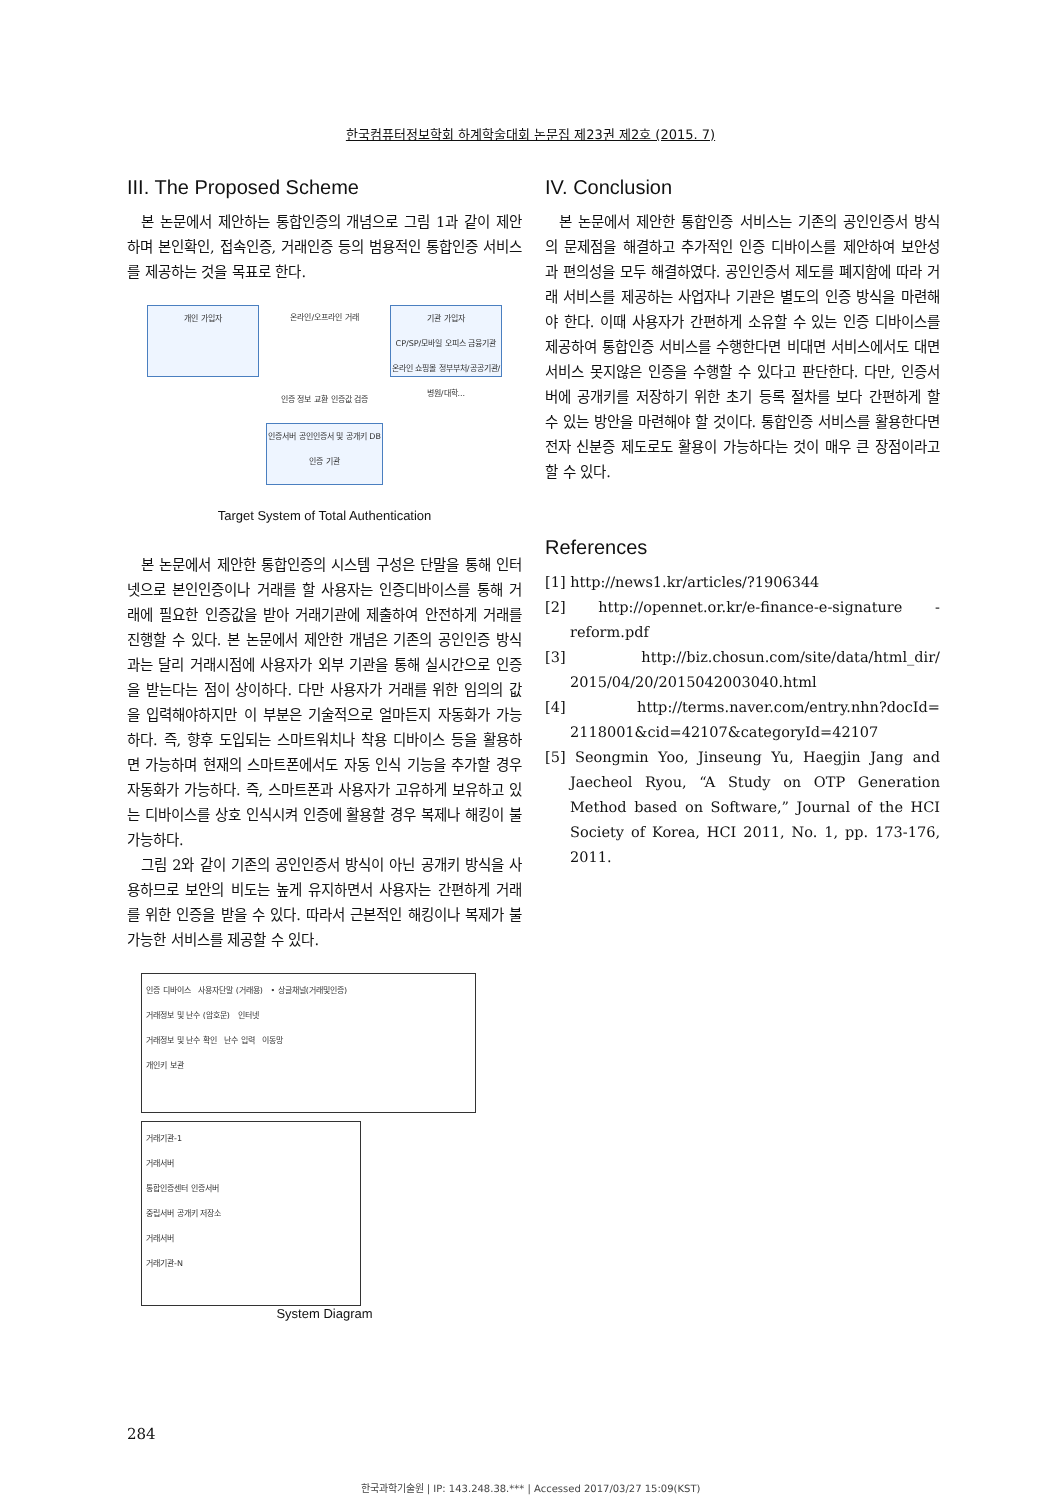한국컴퓨터정보학회 하계학술대회 논문집 제23권 제2호 (2015. 7)
III. The Proposed Scheme
본 논문에서 제안하는 통합인증의 개념으로 그림 1과 같이 제안하며 본인확인, 접속인증, 거래인증 등의 범용적인 통합인증 서비스를 제공하는 것을 목표로 한다.
개인 가입자
온라인/오프라인 거래
기관 가입자
CP/SP/모바일 오피스 금융기관 온라인 쇼핑몰 정부부처/공공기관/병원/대학...
인증 정보 교환 인증값 검증
인증서버 공인인증서 및 공개키 DB
인증 기관
Target System of Total Authentication
본 논문에서 제안한 통합인증의 시스템 구성은 단말을 통해 인터넷으로 본인인증이나 거래를 할 사용자는 인증디바이스를 통해 거래에 필요한 인증값을 받아 거래기관에 제출하여 안전하게 거래를 진행할 수 있다. 본 논문에서 제안한 개념은 기존의 공인인증 방식과는 달리 거래시점에 사용자가 외부 기관을 통해 실시간으로 인증을 받는다는 점이 상이하다. 다만 사용자가 거래를 위한 임의의 값을 입력해야하지만 이 부분은 기술적으로 얼마든지 자동화가 가능하다. 즉, 향후 도입되는 스마트워치나 착용 디바이스 등을 활용하면 가능하며 현재의 스마트폰에서도 자동 인식 기능을 추가할 경우 자동화가 가능하다. 즉, 스마트폰과 사용자가 고유하게 보유하고 있는 디바이스를 상호 인식시켜 인증에 활용할 경우 복제나 해킹이 불가능하다.
그림 2와 같이 기존의 공인인증서 방식이 아닌 공개키 방식을 사용하므로 보안의 비도는 높게 유지하면서 사용자는 간편하게 거래를 위한 인증을 받을 수 있다. 따라서 근본적인 해킹이나 복제가 불가능한 서비스를 제공할 수 있다.
인증 디바이스 사용자단말 (거래용) • 상글채널(거래및인증)
거래정보 및 난수 (암호문) 인터넷
거래정보 및 난수 확인 난수 입력 이동망
개인키 보관
거래기관-1
거래서버
통합인증센터 인증서버
중립서버 공개키 저장소
거래서버
거래기관-N
System Diagram
IV. Conclusion
본 논문에서 제안한 통합인증 서비스는 기존의 공인인증서 방식의 문제점을 해결하고 추가적인 인증 디바이스를 제안하여 보안성과 편의성을 모두 해결하였다. 공인인증서 제도를 폐지함에 따라 거래 서비스를 제공하는 사업자나 기관은 별도의 인증 방식을 마련해야 한다. 이때 사용자가 간편하게 소유할 수 있는 인증 디바이스를 제공하여 통합인증 서비스를 수행한다면 비대면 서비스에서도 대면 서비스 못지않은 인증을 수행할 수 있다고 판단한다. 다만, 인증서버에 공개키를 저장하기 위한 초기 등록 절차를 보다 간편하게 할 수 있는 방안을 마련해야 할 것이다. 통합인증 서비스를 활용한다면 전자 신분증 제도로도 활용이 가능하다는 것이 매우 큰 장점이라고 할 수 있다.
References
[1] http://news1.kr/articles/?1906344
[2] http://opennet.or.kr/e-finance-e-signature -reform.pdf
[3] http://biz.chosun.com/site/data/html_dir/ 2015/04/20/2015042003040.html
[4] http://terms.naver.com/entry.nhn?docId= 2118001&cid=42107&categoryId=42107
[5] Seongmin Yoo, Jinseung Yu, Haegjin Jang and Jaecheol Ryou, “A Study on OTP Generation Method based on Software,” Journal of the HCI Society of Korea, HCI 2011, No. 1, pp. 173-176, 2011.
284
한국과학기술원 | IP: 143.248.38.*** | Accessed 2017/03/27 15:09(KST)